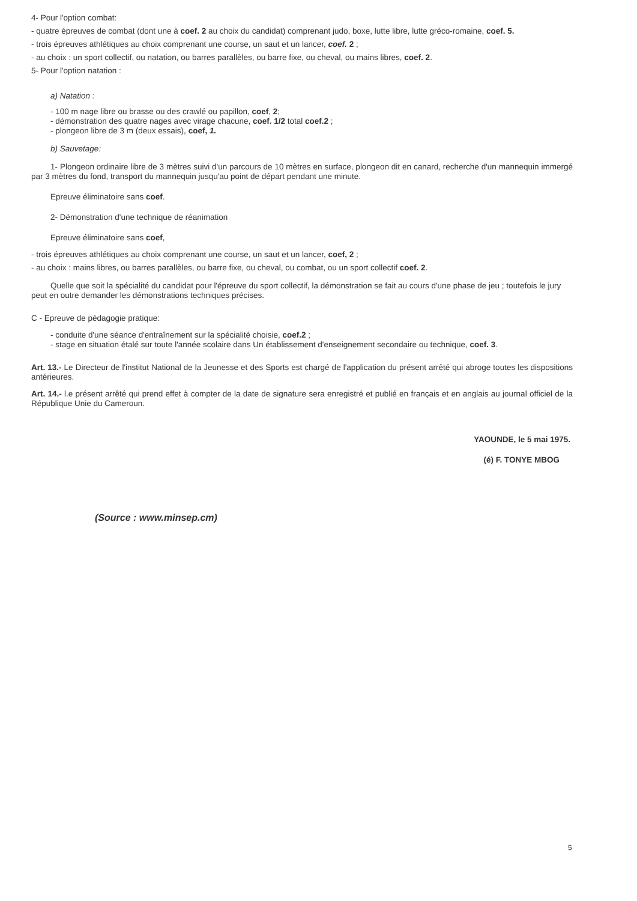4- Pour l'option combat:
- quatre épreuves de combat (dont une à coef. 2 au choix du candidat) comprenant judo, boxe, lutte libre, lutte gréco-romaine, coef. 5.
- trois épreuves athlétiques au choix comprenant une course, un saut et un lancer, coef. 2 ;
- au choix : un sport collectif, ou natation, ou barres parallèles, ou barre fixe, ou cheval, ou mains libres, coef. 2.
5- Pour l'option natation :
a) Natation :
- 100 m nage libre ou brasse ou des crawlé ou papillon, coef, 2;
- démonstration des quatre nages avec virage chacune, coef. 1/2 total coef.2 ;
- plongeon libre de 3 m (deux essais), coef, 1.
b) Sauvetage:
1- Plongeon ordinaire libre de 3 mètres suivi d'un parcours de 10 mètres en surface, plongeon dit en canard, recherche d'un mannequin immergé par 3 mètres du fond, transport du mannequin jusqu'au point de départ pendant une minute.
Epreuve éliminatoire sans coef.
2- Démonstration d'une technique de réanimation
Epreuve éliminatoire sans coef,
- trois épreuves athlétiques au choix comprenant une course, un saut et un lancer, coef, 2 ;
- au choix : mains libres, ou barres parallèles, ou barre fixe, ou cheval, ou combat, ou un sport collectif coef. 2.
Quelle que soit la spécialité du candidat pour l'épreuve du sport collectif, la démonstration se fait au cours d'une phase de jeu ; toutefois le jury peut en outre demander les démonstrations techniques précises.
C - Epreuve de pédagogie pratique:
- conduite d'une séance d'entraînement sur la spécialité choisie, coef.2 ;
- stage en situation étalé sur toute l'année scolaire dans Un établissement d'enseignement secondaire ou technique, coef. 3.
Art. 13.- Le Directeur de l'institut National de la Jeunesse et des Sports est chargé de l'application du présent arrêté qui abroge toutes les dispositions antérieures.
Art. 14.- l.e présent arrêté qui prend effet à compter de la date de signature sera enregistré et publié en français et en anglais au journal officiel de la République Unie du Cameroun.
YAOUNDE, le 5 mai 1975.
(é) F. TONYE MBOG
(Source : www.minsep.cm)
5